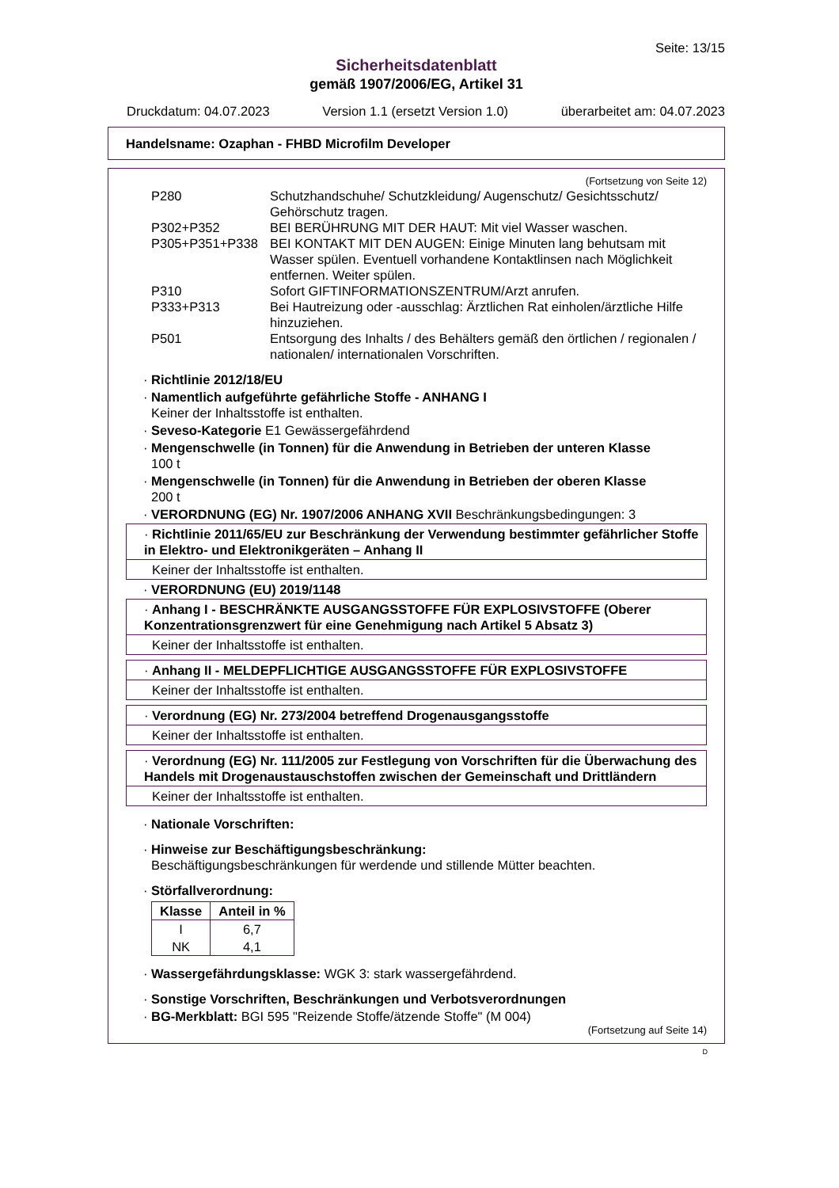Seite: 13/15
Sicherheitsdatenblatt
gemäß 1907/2006/EG, Artikel 31
Druckdatum: 04.07.2023 Version 1.1 (ersetzt Version 1.0) überarbeitet am: 04.07.2023
Handelsname: Ozaphan - FHBD Microfilm Developer
(Fortsetzung von Seite 12)
| P280 | Schutzhandschuhe/ Schutzkleidung/ Augenschutz/ Gesichtsschutz/ Gehörschutz tragen. |
| P302+P352 | BEI BERÜHRUNG MIT DER HAUT: Mit viel Wasser waschen. |
| P305+P351+P338 | BEI KONTAKT MIT DEN AUGEN: Einige Minuten lang behutsam mit Wasser spülen. Eventuell vorhandene Kontaktlinsen nach Möglichkeit entfernen. Weiter spülen. |
| P310 | Sofort GIFTINFORMATIONSZENTRUM/Arzt anrufen. |
| P333+P313 | Bei Hautreizung oder -ausschlag: Ärztlichen Rat einholen/ärztliche Hilfe hinzuziehen. |
| P501 | Entsorgung des Inhalts / des Behälters gemäß den örtlichen / regionalen / nationalen/ internationalen Vorschriften. |
· Richtlinie 2012/18/EU
· Namentlich aufgeführte gefährliche Stoffe - ANHANG I
Keiner der Inhaltsstoffe ist enthalten.
· Seveso-Kategorie E1 Gewässergefährdend
· Mengenschwelle (in Tonnen) für die Anwendung in Betrieben der unteren Klasse
100 t
· Mengenschwelle (in Tonnen) für die Anwendung in Betrieben der oberen Klasse
200 t
· VERORDNUNG (EG) Nr. 1907/2006 ANHANG XVII Beschränkungsbedingungen: 3
· Richtlinie 2011/65/EU zur Beschränkung der Verwendung bestimmter gefährlicher Stoffe in Elektro- und Elektronikgeräten – Anhang II
Keiner der Inhaltsstoffe ist enthalten.
· VERORDNUNG (EU) 2019/1148
· Anhang I - BESCHRÄNKTE AUSGANGSSTOFFE FÜR EXPLOSIVSTOFFE (Oberer Konzentrationsgrenzwert für eine Genehmigung nach Artikel 5 Absatz 3)
Keiner der Inhaltsstoffe ist enthalten.
· Anhang II - MELDEPFLICHTIGE AUSGANGSSTOFFE FÜR EXPLOSIVSTOFFE
Keiner der Inhaltsstoffe ist enthalten.
· Verordnung (EG) Nr. 273/2004 betreffend Drogenausgangsstoffe
Keiner der Inhaltsstoffe ist enthalten.
· Verordnung (EG) Nr. 111/2005 zur Festlegung von Vorschriften für die Überwachung des Handels mit Drogenaustauschstoffen zwischen der Gemeinschaft und Drittländern
Keiner der Inhaltsstoffe ist enthalten.
· Nationale Vorschriften:
· Hinweise zur Beschäftigungsbeschränkung:
Beschäftigungsbeschränkungen für werdende und stillende Mütter beachten.
· Störfallverordnung:
| Klasse | Anteil in % |
| --- | --- |
| I | 6,7 |
| NK | 4,1 |
· Wassergefährdungsklasse: WGK 3: stark wassergefährdend.
· Sonstige Vorschriften, Beschränkungen und Verbotsverordnungen
· BG-Merkblatt: BGI 595 "Reizende Stoffe/ätzende Stoffe" (M 004)
(Fortsetzung auf Seite 14)
D